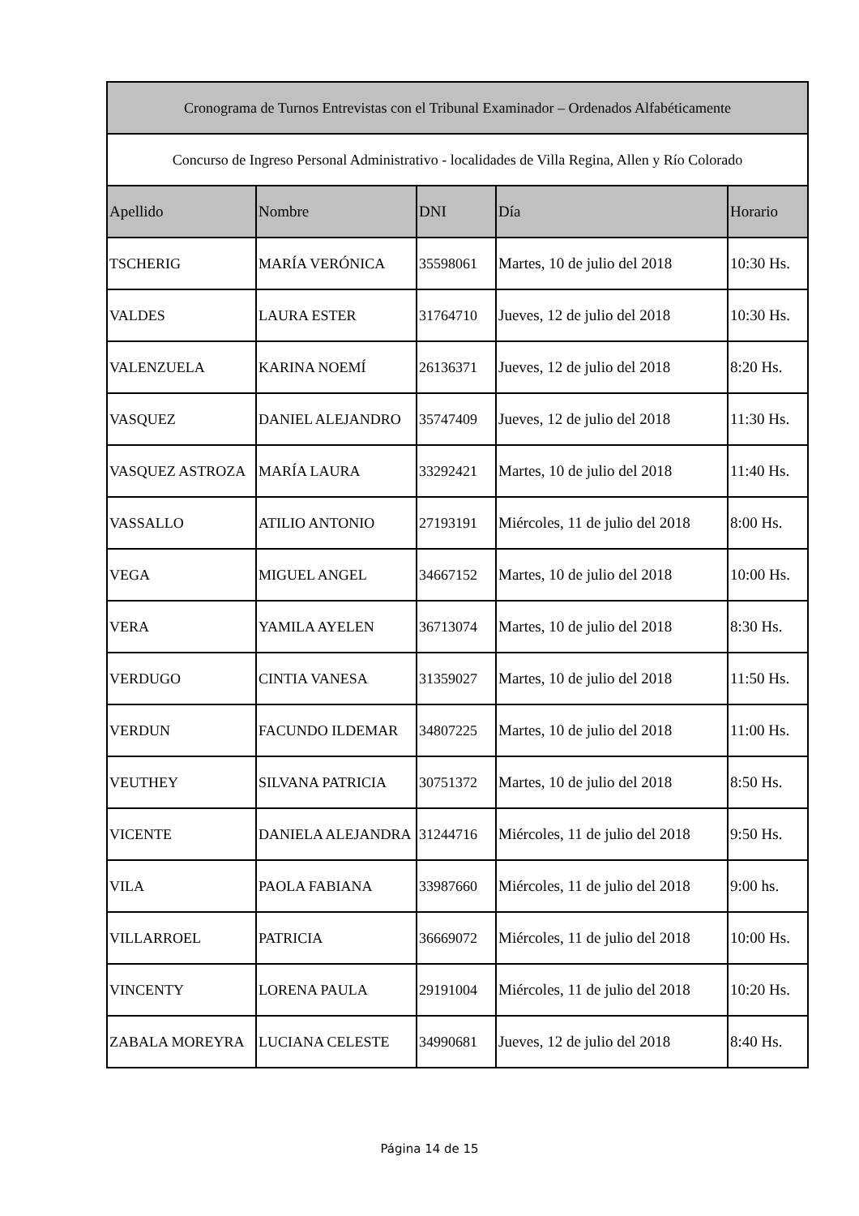| Cronograma de Turnos Entrevistas con el Tribunal Examinador – Ordenados Alfabéticamente | | | | |
| --- | --- | --- | --- | --- |
| Concurso de Ingreso Personal Administrativo - localidades de Villa Regina, Allen y Río Colorado | | | | |
| Apellido | Nombre | DNI | Día | Horario |
| TSCHERIG | MARÍA VERÓNICA | 35598061 | Martes, 10 de julio del 2018 | 10:30 Hs. |
| VALDES | LAURA ESTER | 31764710 | Jueves, 12 de julio del 2018 | 10:30 Hs. |
| VALENZUELA | KARINA NOEMÍ | 26136371 | Jueves, 12 de julio del 2018 | 8:20 Hs. |
| VASQUEZ | DANIEL ALEJANDRO | 35747409 | Jueves, 12 de julio del 2018 | 11:30 Hs. |
| VASQUEZ ASTROZA | MARÍA LAURA | 33292421 | Martes, 10 de julio del 2018 | 11:40 Hs. |
| VASSALLO | ATILIO ANTONIO | 27193191 | Miércoles, 11 de julio del 2018 | 8:00 Hs. |
| VEGA | MIGUEL ANGEL | 34667152 | Martes, 10 de julio del 2018 | 10:00 Hs. |
| VERA | YAMILA AYELEN | 36713074 | Martes, 10 de julio del 2018 | 8:30 Hs. |
| VERDUGO | CINTIA VANESA | 31359027 | Martes, 10 de julio del 2018 | 11:50 Hs. |
| VERDUN | FACUNDO ILDEMAR | 34807225 | Martes, 10 de julio del 2018 | 11:00 Hs. |
| VEUTHEY | SILVANA PATRICIA | 30751372 | Martes, 10 de julio del 2018 | 8:50 Hs. |
| VICENTE | DANIELA ALEJANDRA | 31244716 | Miércoles, 11 de julio del 2018 | 9:50 Hs. |
| VILA | PAOLA FABIANA | 33987660 | Miércoles, 11 de julio del 2018 | 9:00 hs. |
| VILLARROEL | PATRICIA | 36669072 | Miércoles, 11 de julio del 2018 | 10:00 Hs. |
| VINCENTY | LORENA PAULA | 29191004 | Miércoles, 11 de julio del 2018 | 10:20 Hs. |
| ZABALA MOREYRA | LUCIANA CELESTE | 34990681 | Jueves, 12 de julio del 2018 | 8:40 Hs. |
Página 14 de 15